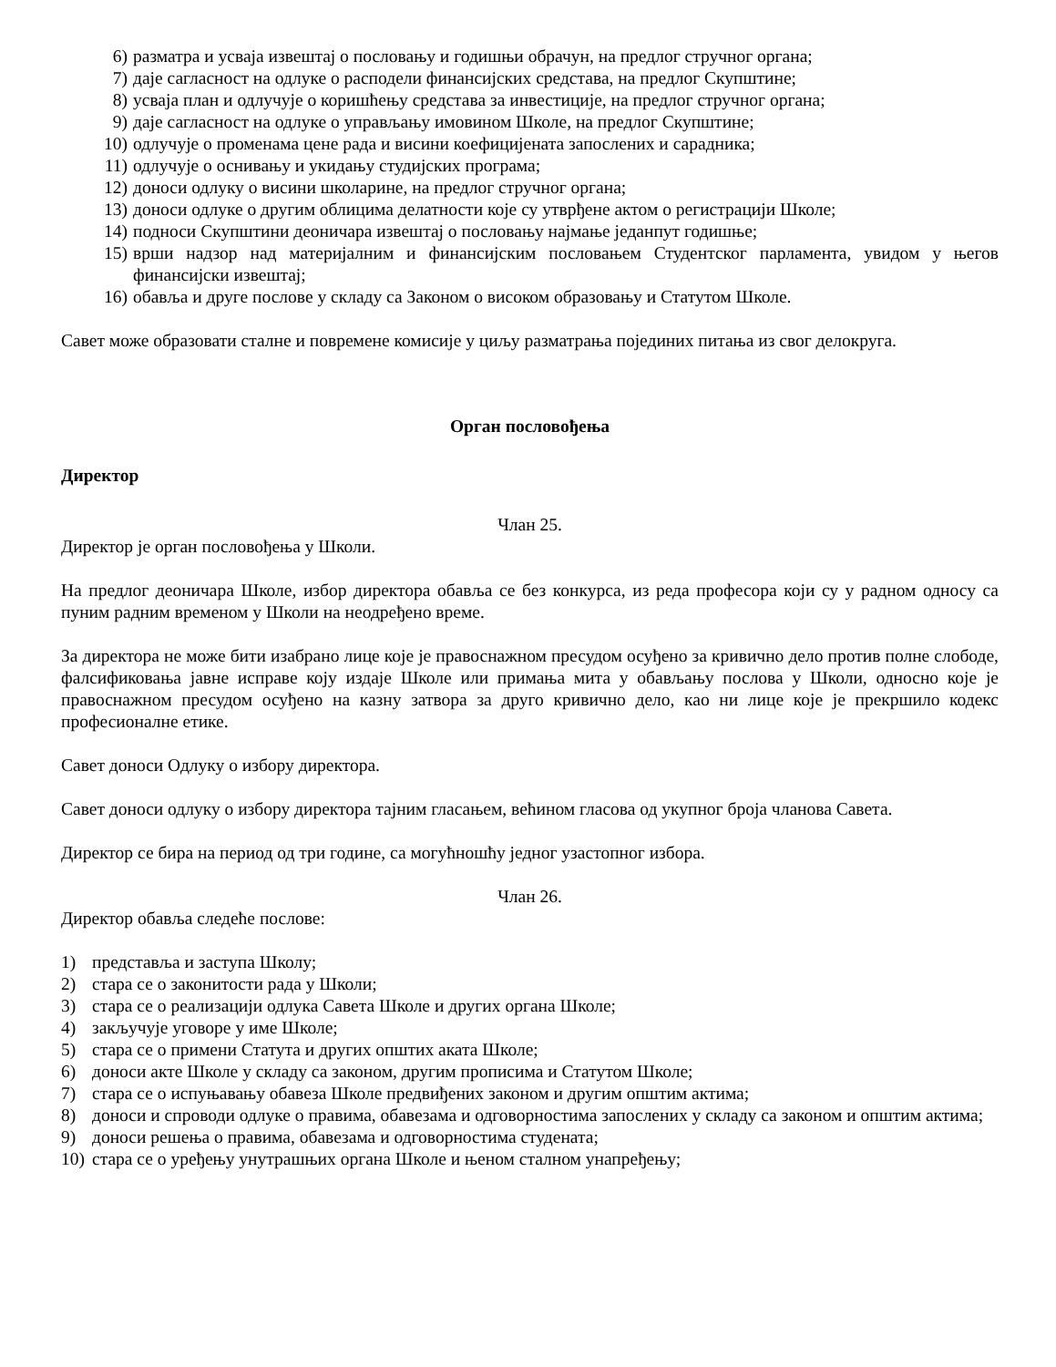6) разматра и усваја извештај о пословању и годишњи обрачун, на предлог стручног органа;
7) даје сагласност на одлуке о расподели финансијских средстава, на предлог Скупштине;
8) усваја план и одлучује о коришћењу средстава за инвестиције, на предлог стручног органа;
9) даје сагласност на одлуке о управљању имовином Школе, на предлог Скупштине;
10) одлучује о променама цене рада и висини коефицијената запослених и сарадника;
11) одлучује о оснивању и укидању студијских програма;
12) доноси одлуку о висини школарине, на предлог стручног органа;
13) доноси одлуке о другим облицима делатности које су утврђене актом о регистрацији Школе;
14) подноси Скупштини деоничара извештај о пословању најмање једанпут годишње;
15) врши надзор над материјалним и финансијским пословањем Студентског парламента, увидом у његов финансијски извештај;
16) обавља и друге послове у складу са Законом о високом образовању и Статутом Школе.
Савет може образовати сталне и повремене комисије у циљу разматрања појединих питања из свог делокруга.
Орган пословођења
Директор
Члан 25.
Директор је орган пословођења у Школи.
На предлог деоничара Школе, избор директора обавља се без конкурса, из реда професора који су у радном односу са пуним радним временом у Школи на неодређено време.
За директора не може бити изабрано лице које је правоснажном пресудом осуђено за кривично дело против полне слободе, фалсификовања јавне исправе коју издаје Школе или примања мита у обављању послова у Школи, односно које је правоснажном пресудом осуђено на казну затвора за друго кривично дело, као ни лице које је прекршило кодекс професионалне етике.
Савет доноси Одлуку о избору директора.
Савет доноси одлуку о избору директора тајним гласањем, већином гласова од укупног броја чланова Савета.
Директор се бира на период од три године, са могућношћу једног узастопног избора.
Члан 26.
Директор обавља следеће послове:
1) представља и заступа Школу;
2) стара се о законитости рада у Школи;
3) стара се о реализацији одлука Савета Школе и других органа Школе;
4) закључује уговоре у име Школе;
5) стара се о примени Статута и других општих аката Школе;
6) доноси акте Школе у складу са законом, другим прописима и Статутом Школе;
7) стара се о испуњавању обавеза Школе предвиђених законом и другим општим актима;
8) доноси и спроводи одлуке о правима, обавезама и одговорностима запослених у складу са законом и општим актима;
9) доноси решења о правима, обавезама и одговорностима студената;
10) стара се о уређењу унутрашњих органа Школе и њеном сталном унапређењу;